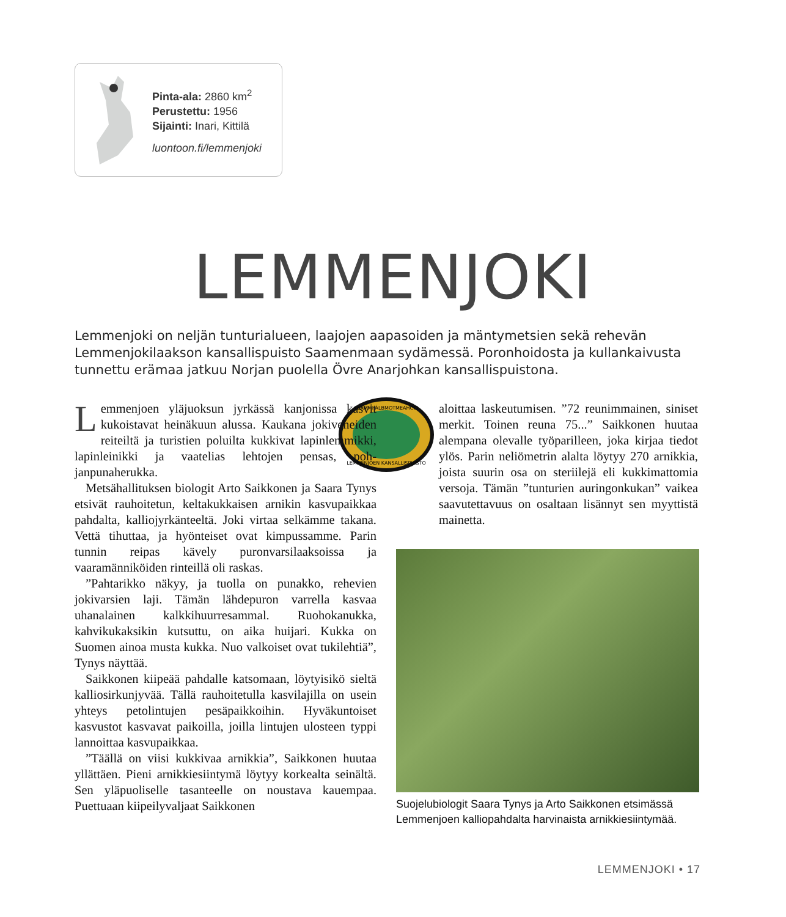Pinta-ala: 2860 km<sup>2</sup>
Perustettu: 1956
Sijainti: Inari, Kittilä
luontoon.fi/lemmenjoki
LEMMENJOKI
Lemmenjoki on neljän tunturialueen, laajojen aapasoiden ja mäntymetsien sekä rehevän Lemmenjokilaakson kansallispuisto Saamenmaan sydämessä. Poronhoidosta ja kullan­kaivusta tunnettu erämaa jatkuu Norjan puolella Övre Anarjohkan kansallispuistona.
LEAMMI ÁLBMOTMEAHCCI
LEMMENJOEN KANSALLISPUISTO
Lemmenjoen yläjuoksun jyrkässä kan­jonissa kasvit kukoistavat heinäkuun alussa. Kaukana jokiveneiden reiteiltä ja turistien poluilta kukkivat lapinlemmikki, lapinleinikki ja vaatelias lehtojen pensas, poh­janpunaherukka.
Metsähallituksen biologit Arto Saikkonen ja Saa­ra Tynys etsivät rauhoitetun, keltakukkaisen arnikin kasvupaikkaa pahdalta, kalliojyrkänteeltä. Joki virtaa selkämme takana. Vettä tihuttaa, ja hyönteiset ovat kimpussamme. Parin tunnin reipas kävely puronvar­silaaksoissa ja vaaramänniköiden rinteillä oli raskas.
”Pahtarikko näkyy, ja tuolla on punakko, rehevi­en jokivarsien laji. Tämän lähdepuron varrella kas­vaa uhanalainen kalkkihuurresammal. Ruohokanuk­ka, kahvikukaksikin kutsuttu, on aika huijari. Kukka on Suomen ainoa musta kukka. Nuo valkoiset ovat tukilehtiä”, Tynys näyttää.
Saikkonen kiipeää pahdalle katsomaan, löytyisikö sieltä kalliosirkunjyvää. Tällä rauhoitetulla kasvilajil­la on usein yhteys petolintujen pesäpaikkoihin. Hyvä­kuntoiset kasvustot kasvavat paikoilla, joilla lintujen ulosteen typpi lannoittaa kasvupaikkaa.
”Täällä on viisi kukkivaa arnikkia”, Saikkonen huutaa yllättäen. Pieni arnikkiesiintymä löytyy kor­kealta seinältä. Sen yläpuoliselle tasanteelle on nous­tava kauempaa. Puettuaan kiipeilyvaljaat Saikkonen
aloittaa laskeutumisen. ”72 reunimmainen, si­niset merkit. Toinen reuna 75...” Saikkonen huutaa alempana olevalle työparilleen, joka kirjaa tiedot ylös. Parin neliömetrin alalta löytyy 270 arnikkia, joista suurin osa on ste­riilejä eli kukkimattomia versoja. Tämän ”tuntu­rien auringonkukan” vaikea saavutettavuus on osal­taan lisännyt sen myyttistä mainetta.
Suojelubiologit Saara Tynys ja Arto Saikkonen etsimässä Lemmenjoen kalliopahdalta harvinaista arnikkiesiintymää.
LEMMENJOKI • 17